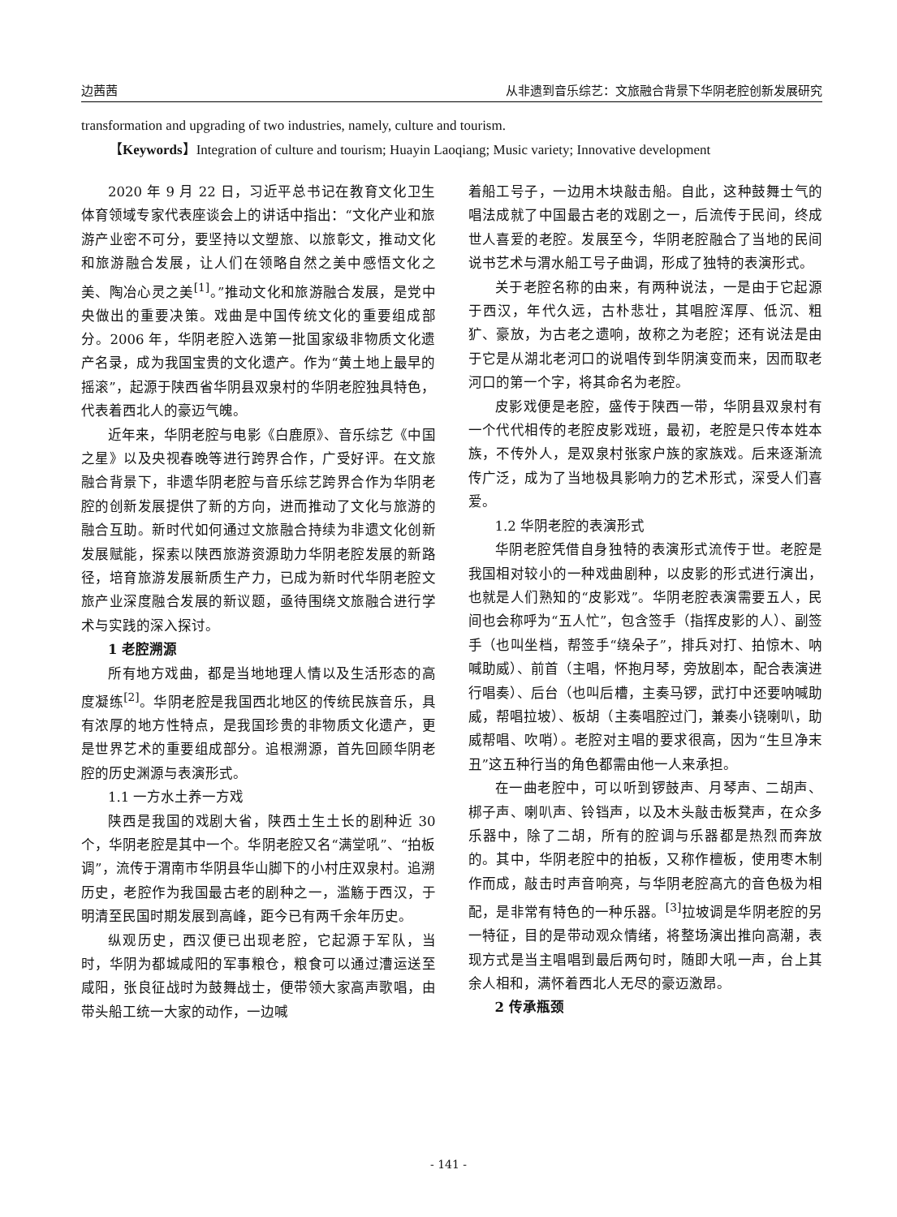边茜茜 从非遗到音乐综艺：文旅融合背景下华阴老腔创新发展研究
transformation and upgrading of two industries, namely, culture and tourism.
【Keywords】Integration of culture and tourism; Huayin Laoqiang; Music variety; Innovative development
2020 年 9 月 22 日，习近平总书记在教育文化卫生体育领域专家代表座谈会上的讲话中指出：“文化产业和旅游产业密不可分，要坚持以文塑旅、以旅彰文，推动文化和旅游融合发展，让人们在领略自然之美中感悟文化之美、陶冶心灵之美<sup>[1]</sup>。”推动文化和旅游融合发展，是党中央做出的重要决策。戏曲是中国传统文化的重要组成部分。2006 年，华阴老腔入选第一批国家级非物质文化遗产名录，成为我国宝贵的文化遗产。作为“黄土地上最早的摇滚”，起源于陕西省华阴县双泉村的华阴老腔独具特色，代表着西北人的豪迈气魄。
近年来，华阴老腔与电影《白鹿原》、音乐综艺《中国之星》以及央视春晚等进行跨界合作，广受好评。在文旅融合背景下，非遗华阴老腔与音乐综艺跨界合作为华阴老腔的创新发展提供了新的方向，进而推动了文化与旅游的融合互助。新时代如何通过文旅融合持续为非遗文化创新发展赋能，探索以陕西旅游资源助力华阴老腔发展的新路径，培育旅游发展新质生产力，已成为新时代华阴老腔文旅产业深度融合发展的新议题，亟待围绕文旅融合进行学术与实践的深入探讨。
1 老腔溯源
所有地方戏曲，都是当地地理人情以及生活形态的高度凝练<sup>[2]</sup>。华阴老腔是我国西北地区的传统民族音乐，具有浓厚的地方性特点，是我国珍贵的非物质文化遗产，更是世界艺术的重要组成部分。追根溯源，首先回顾华阴老腔的历史渊源与表演形式。
1.1 一方水土养一方戏
陕西是我国的戏剧大省，陕西土生土长的剧种近 30 个，华阴老腔是其中一个。华阴老腔又名“满堂吼”、“拍板调”，流传于渭南市华阴县华山脚下的小村庄双泉村。追溯历史，老腔作为我国最古老的剧种之一，滥觞于西汉，于明清至民国时期发展到高峰，距今已有两千余年历史。
纵观历史，西汉便已出现老腔，它起源于军队，当时，华阴为都城咸阳的军事粮仓，粮食可以通过漕运送至咸阳，张良征战时为鼓舞战士，便带领大家高声歌唱，由带头船工统一大家的动作，一边喊
着船工号子，一边用木块敲击船。自此，这种鼓舞士气的唱法成就了中国最古老的戏剧之一，后流传于民间，终成世人喜爱的老腔。发展至今，华阴老腔融合了当地的民间说书艺术与渭水船工号子曲调，形成了独特的表演形式。
关于老腔名称的由来，有两种说法，一是由于它起源于西汉，年代久远，古朴悲壮，其唱腔浑厚、低沉、粗犷、豪放，为古老之遗响，故称之为老腔；还有说法是由于它是从湖北老河口的说唱传到华阴演变而来，因而取老河口的第一个字，将其命名为老腔。
皮影戏便是老腔，盛传于陕西一带，华阴县双泉村有一个代代相传的老腔皮影戏班，最初，老腔是只传本姓本族，不传外人，是双泉村张家户族的家族戏。后来逐渐流传广泛，成为了当地极具影响力的艺术形式，深受人们喜爱。
1.2 华阴老腔的表演形式
华阴老腔凭借自身独特的表演形式流传于世。老腔是我国相对较小的一种戏曲剧种，以皮影的形式进行演出，也就是人们熟知的“皮影戏”。华阴老腔表演需要五人，民间也会称呼为“五人忙”，包含签手（指挥皮影的人）、副签手（也叫坐档，帮签手“绕朵子”，排兵对打、拍惊木、呐喊助威）、前首（主唱，怀抱月琴，旁放剧本，配合表演进行唱奏）、后台（也叫后槽，主奏马锣，武打中还要呐喊助威，帮唱拉坡）、板胡（主奏唱腔过门，兼奏小铙喇叭，助威帮唱、吹哨）。老腔对主唱的要求很高，因为“生旦净末丑”这五种行当的角色都需由他一人来承担。
在一曲老腔中，可以听到锣鼓声、月琴声、二胡声、梆子声、喇叭声、铃铛声，以及木头敲击板凳声，在众多乐器中，除了二胡，所有的腔调与乐器都是热烈而奔放的。其中，华阴老腔中的拍板，又称作檀板，使用枣木制作而成，敲击时声音响亮，与华阴老腔高亢的音色极为相配，是非常有特色的一种乐器。<sup>[3]</sup>拉坡调是华阴老腔的另一特征，目的是带动观众情绪，将整场演出推向高潮，表现方式是当主唱唱到最后两句时，随即大吼一声，台上其余人相和，满怀着西北人无尽的豪迈激昂。
2 传承瓶颈
- 141 -